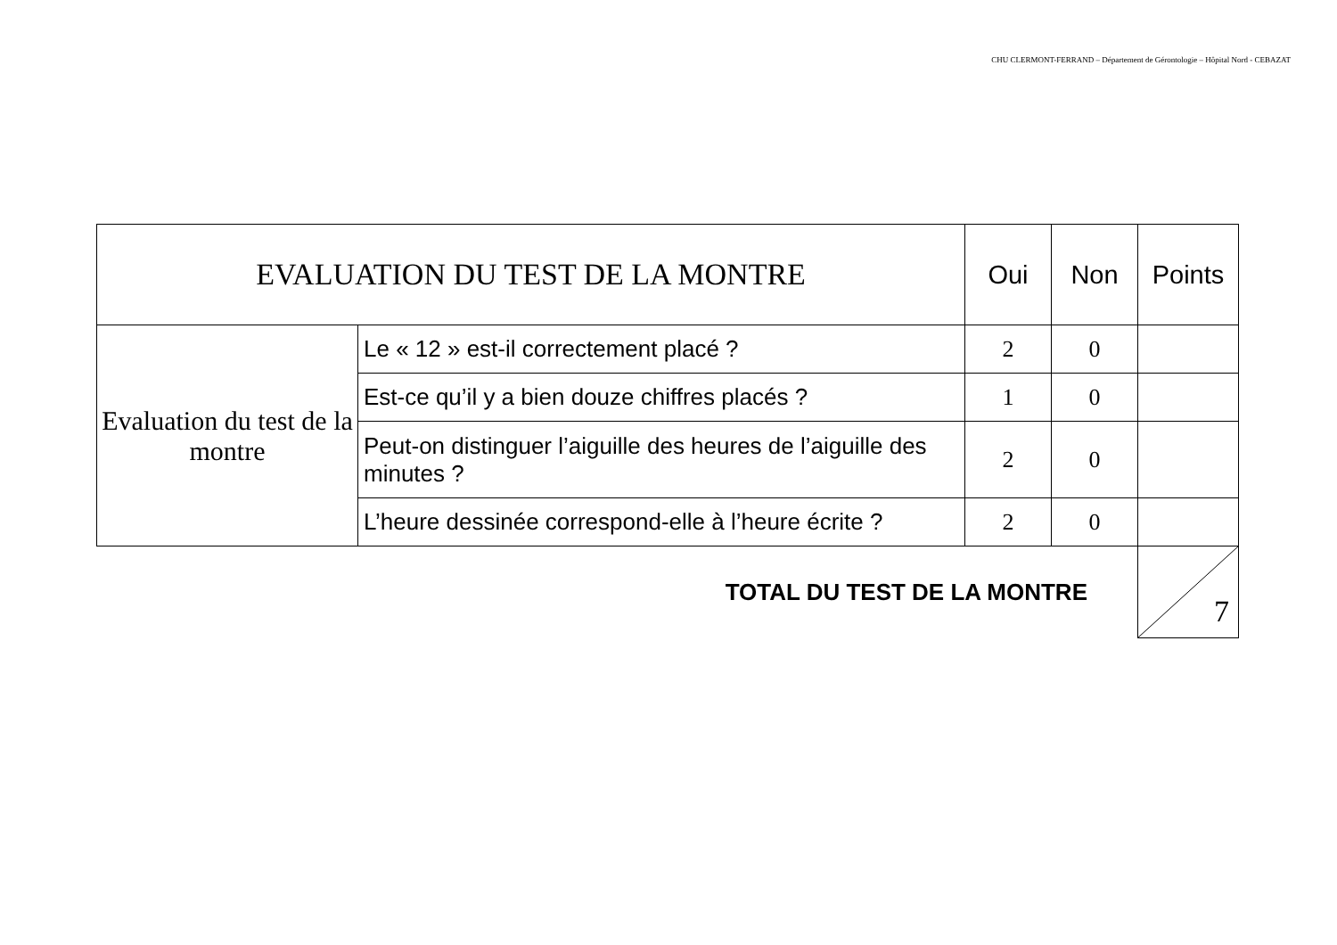CHU CLERMONT-FERRAND – Département de Gérontologie – Hôpital Nord - CEBAZAT
| EVALUATION DU TEST DE LA MONTRE | | Oui | Non | Points |
| --- | --- | --- | --- | --- |
| Evaluation du test de la montre | Le « 12 » est-il correctement placé ? | 2 | 0 | |
| | Est-ce qu’il y a bien douze chiffres placés ? | 1 | 0 | |
| | Peut-on distinguer l’aiguille des heures de l’aiguille des minutes ? | 2 | 0 | |
| | L’heure dessinée correspond-elle à l’heure écrite ? | 2 | 0 | |
TOTAL DU TEST DE LA MONTRE
7